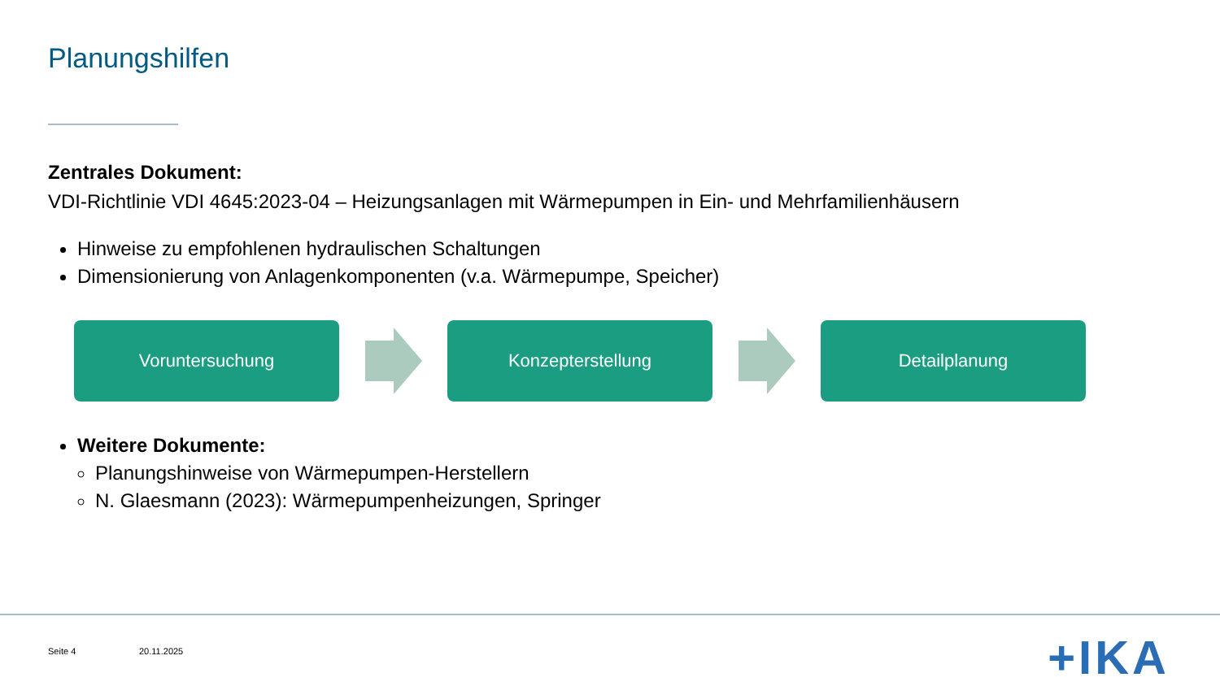Planungshilfen
Zentrales Dokument:
VDI-Richtlinie VDI 4645:2023-04 – Heizungsanlagen mit Wärmepumpen in Ein- und Mehrfamilienhäusern
Hinweise zu empfohlenen hydraulischen Schaltungen
Dimensionierung von Anlagenkomponenten (v.a. Wärmepumpe, Speicher)
Voruntersuchung Konzepterstellung Detailplanung
Weitere Dokumente:
Planungshinweise von Wärmepumpen-Herstellern
N. Glaesmann (2023): Wärmepumpenheizungen, Springer
Seite 4 20.11.2025 +IKA